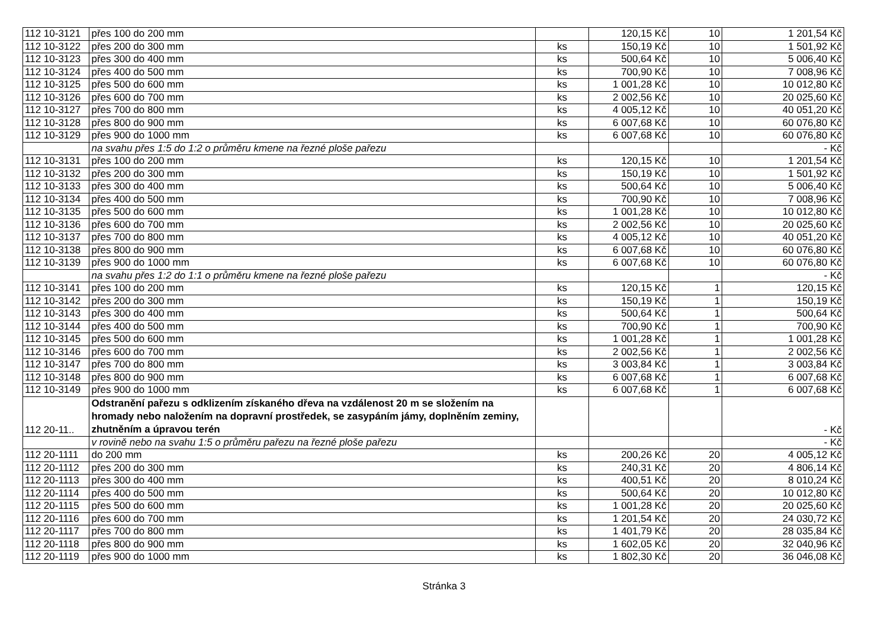| 112 10-3121 | přes 100 do 200 mm | | 120,15 Kč | 10 | 1 201,54 Kč |
| 112 10-3122 | přes 200 do 300 mm | ks | 150,19 Kč | 10 | 1 501,92 Kč |
| 112 10-3123 | přes 300 do 400 mm | ks | 500,64 Kč | 10 | 5 006,40 Kč |
| 112 10-3124 | přes 400 do 500 mm | ks | 700,90 Kč | 10 | 7 008,96 Kč |
| 112 10-3125 | přes 500 do 600 mm | ks | 1 001,28 Kč | 10 | 10 012,80 Kč |
| 112 10-3126 | přes 600 do 700 mm | ks | 2 002,56 Kč | 10 | 20 025,60 Kč |
| 112 10-3127 | přes 700 do 800 mm | ks | 4 005,12 Kč | 10 | 40 051,20 Kč |
| 112 10-3128 | přes 800 do 900 mm | ks | 6 007,68 Kč | 10 | 60 076,80 Kč |
| 112 10-3129 | přes 900 do 1000 mm | ks | 6 007,68 Kč | 10 | 60 076,80 Kč |
| | na svahu přes 1:5 do 1:2 o průměru kmene na řezné ploše pařezu | | | | - Kč |
| 112 10-3131 | přes 100 do 200 mm | ks | 120,15 Kč | 10 | 1 201,54 Kč |
| 112 10-3132 | přes 200 do 300 mm | ks | 150,19 Kč | 10 | 1 501,92 Kč |
| 112 10-3133 | přes 300 do 400 mm | ks | 500,64 Kč | 10 | 5 006,40 Kč |
| 112 10-3134 | přes 400 do 500 mm | ks | 700,90 Kč | 10 | 7 008,96 Kč |
| 112 10-3135 | přes 500 do 600 mm | ks | 1 001,28 Kč | 10 | 10 012,80 Kč |
| 112 10-3136 | přes 600 do 700 mm | ks | 2 002,56 Kč | 10 | 20 025,60 Kč |
| 112 10-3137 | přes 700 do 800 mm | ks | 4 005,12 Kč | 10 | 40 051,20 Kč |
| 112 10-3138 | přes 800 do 900 mm | ks | 6 007,68 Kč | 10 | 60 076,80 Kč |
| 112 10-3139 | přes 900 do 1000 mm | ks | 6 007,68 Kč | 10 | 60 076,80 Kč |
| | na svahu přes 1:2 do 1:1 o průměru kmene na řezné ploše pařezu | | | | - Kč |
| 112 10-3141 | přes 100 do 200 mm | ks | 120,15 Kč | 1 | 120,15 Kč |
| 112 10-3142 | přes 200 do 300 mm | ks | 150,19 Kč | 1 | 150,19 Kč |
| 112 10-3143 | přes 300 do 400 mm | ks | 500,64 Kč | 1 | 500,64 Kč |
| 112 10-3144 | přes 400 do 500 mm | ks | 700,90 Kč | 1 | 700,90 Kč |
| 112 10-3145 | přes 500 do 600 mm | ks | 1 001,28 Kč | 1 | 1 001,28 Kč |
| 112 10-3146 | přes 600 do 700 mm | ks | 2 002,56 Kč | 1 | 2 002,56 Kč |
| 112 10-3147 | přes 700 do 800 mm | ks | 3 003,84 Kč | 1 | 3 003,84 Kč |
| 112 10-3148 | přes 800 do 900 mm | ks | 6 007,68 Kč | 1 | 6 007,68 Kč |
| 112 10-3149 | přes 900 do 1000 mm | ks | 6 007,68 Kč | 1 | 6 007,68 Kč |
| 112 20-11.. | Odstranění pařezu s odklizením získaného dřeva na vzdálenost 20 m se složením na hromady nebo naložením na dopravní prostředek, se zasypáním jámy, doplněním zeminy, zhutněním a úpravou terén | | | | - Kč |
| | v rovině nebo na svahu 1:5 o průměru pařezu na řezné ploše pařezu | | | | - Kč |
| 112 20-1111 | do 200 mm | ks | 200,26 Kč | 20 | 4 005,12 Kč |
| 112 20-1112 | přes 200 do 300 mm | ks | 240,31 Kč | 20 | 4 806,14 Kč |
| 112 20-1113 | přes 300 do 400 mm | ks | 400,51 Kč | 20 | 8 010,24 Kč |
| 112 20-1114 | přes 400 do 500 mm | ks | 500,64 Kč | 20 | 10 012,80 Kč |
| 112 20-1115 | přes 500 do 600 mm | ks | 1 001,28 Kč | 20 | 20 025,60 Kč |
| 112 20-1116 | přes 600 do 700 mm | ks | 1 201,54 Kč | 20 | 24 030,72 Kč |
| 112 20-1117 | přes 700 do 800 mm | ks | 1 401,79 Kč | 20 | 28 035,84 Kč |
| 112 20-1118 | přes 800 do 900 mm | ks | 1 602,05 Kč | 20 | 32 040,96 Kč |
| 112 20-1119 | přes 900 do 1000 mm | ks | 1 802,30 Kč | 20 | 36 046,08 Kč |
Stránka 3